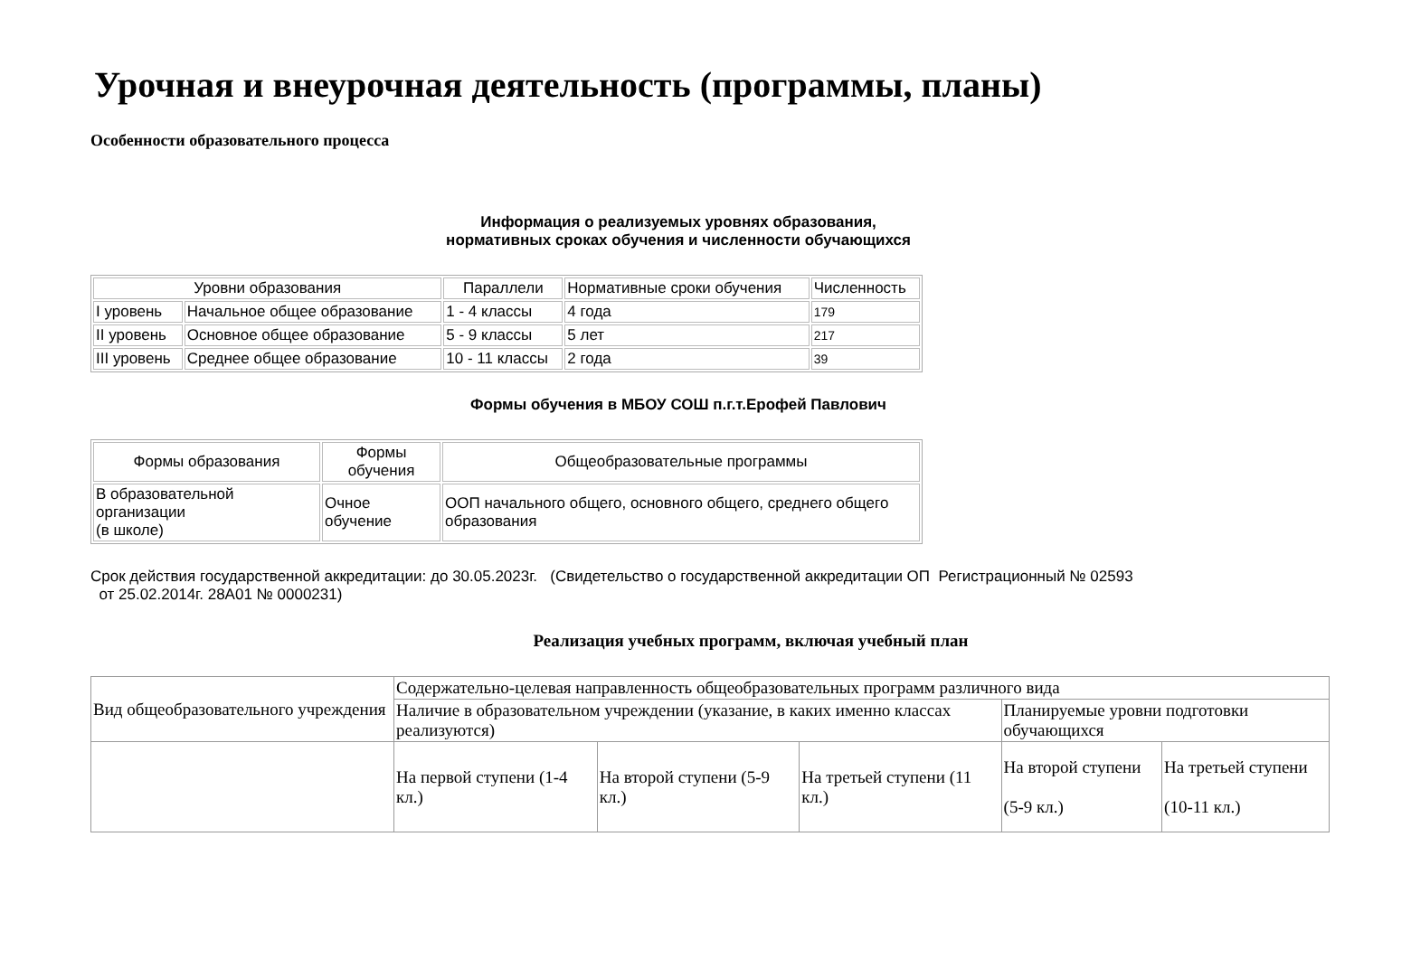Урочная и внеурочная деятельность (программы, планы)
Особенности образовательного процесса
Информация о реализуемых уровнях образования,
нормативных сроках обучения и численности обучающихся
| Уровни образования | | Параллели | Нормативные сроки обучения | Численность |
| I уровень | Начальное общее образование | 1 - 4 классы | 4 года | 179 |
| II уровень | Основное общее образование | 5 - 9 классы | 5 лет | 217 |
| III уровень | Среднее общее образование | 10 - 11 классы | 2 года | 39 |
Формы обучения в МБОУ СОШ п.г.т.Ерофей Павлович
| Формы образования | Формы обучения | Общеобразовательные программы |
| В образовательной организации (в школе) | Очное обучение | ООП начального общего, основного общего, среднего общего образования |
Срок действия государственной аккредитации: до 30.05.2023г. (Свидетельство о государственной аккредитации ОП Регистрационный № 02593
от 25.02.2014г. 28А01 № 0000231)
Реализация учебных программ, включая учебный план
| Вид общеобразовательного учреждения | Содержательно-целевая направленность общеобразовательных программ различного вида | | | | |
| | Наличие в образовательном учреждении (указание, в каких именно классах реализуются) | | | Планируемые уровни подготовки обучающихся | |
| | На первой ступени (1-4 кл.) | На второй ступени (5-9 кл.) | На третьей ступени (11 кл.) | На второй ступени (5-9 кл.) | На третьей ступени (10-11 кл.) |